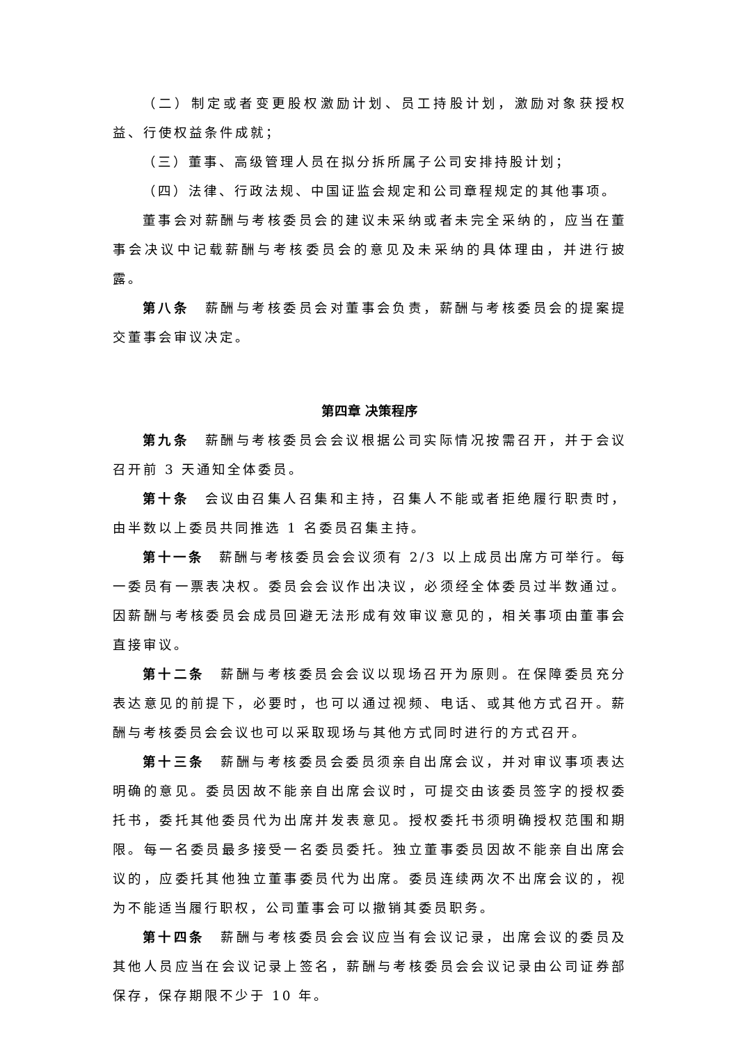（二）制定或者变更股权激励计划、员工持股计划，激励对象获授权益、行使权益条件成就；
（三）董事、高级管理人员在拟分拆所属子公司安排持股计划；
（四）法律、行政法规、中国证监会规定和公司章程规定的其他事项。
董事会对薪酬与考核委员会的建议未采纳或者未完全采纳的，应当在董事会决议中记载薪酬与考核委员会的意见及未采纳的具体理由，并进行披露。
第八条　薪酬与考核委员会对董事会负责，薪酬与考核委员会的提案提交董事会审议决定。
第四章 决策程序
第九条　薪酬与考核委员会会议根据公司实际情况按需召开，并于会议召开前 3 天通知全体委员。
第十条　会议由召集人召集和主持，召集人不能或者拒绝履行职责时，由半数以上委员共同推选 1 名委员召集主持。
第十一条　薪酬与考核委员会会议须有 2/3 以上成员出席方可举行。每一委员有一票表决权。委员会会议作出决议，必须经全体委员过半数通过。因薪酬与考核委员会成员回避无法形成有效审议意见的，相关事项由董事会直接审议。
第十二条　薪酬与考核委员会会议以现场召开为原则。在保障委员充分表达意见的前提下，必要时，也可以通过视频、电话、或其他方式召开。薪酬与考核委员会会议也可以采取现场与其他方式同时进行的方式召开。
第十三条　薪酬与考核委员会委员须亲自出席会议，并对审议事项表达明确的意见。委员因故不能亲自出席会议时，可提交由该委员签字的授权委托书，委托其他委员代为出席并发表意见。授权委托书须明确授权范围和期限。每一名委员最多接受一名委员委托。独立董事委员因故不能亲自出席会议的，应委托其他独立董事委员代为出席。委员连续两次不出席会议的，视为不能适当履行职权，公司董事会可以撤销其委员职务。
第十四条　薪酬与考核委员会会议应当有会议记录，出席会议的委员及其他人员应当在会议记录上签名，薪酬与考核委员会会议记录由公司证券部保存，保存期限不少于 10 年。